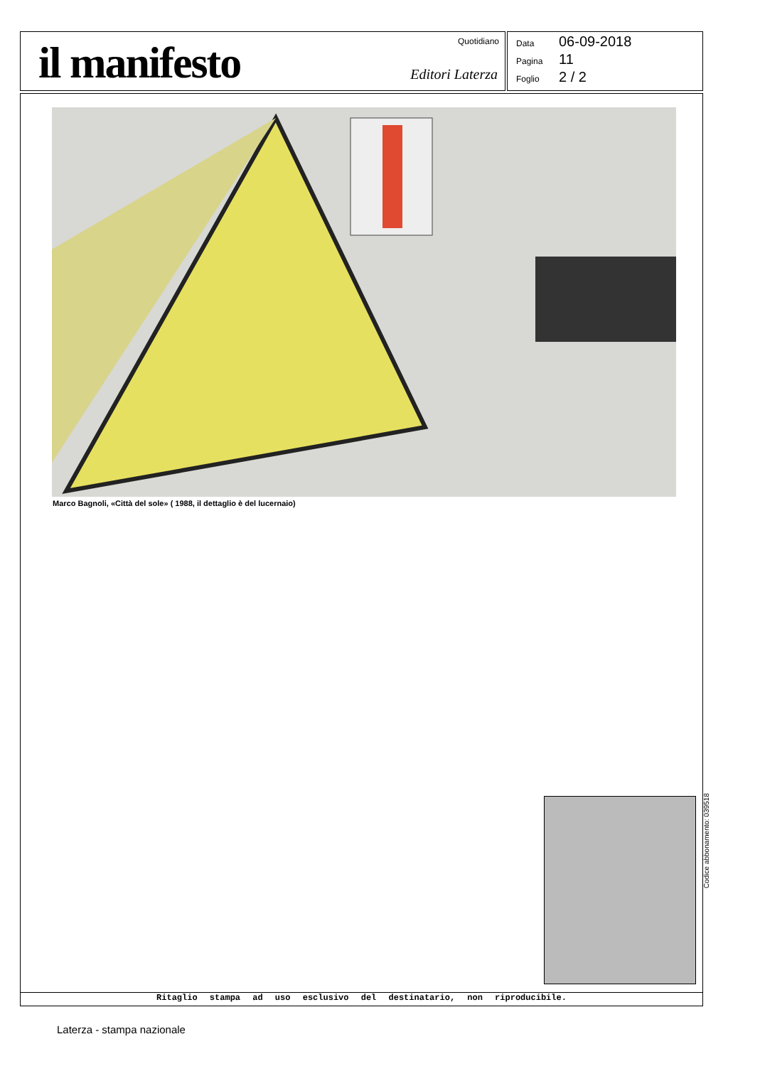il manifesto Quotidiano
Editori Laterza
Data 06-09-2018
Pagina 11
Foglio 2 / 2
Marco Bagnoli, «Città del sole» ( 1988, il dettaglio è del lucernaio)
Ritaglio stampa ad uso esclusivo del destinatario, non riproducibile.
Codice abbonamento: 039518
Laterza - stampa nazionale